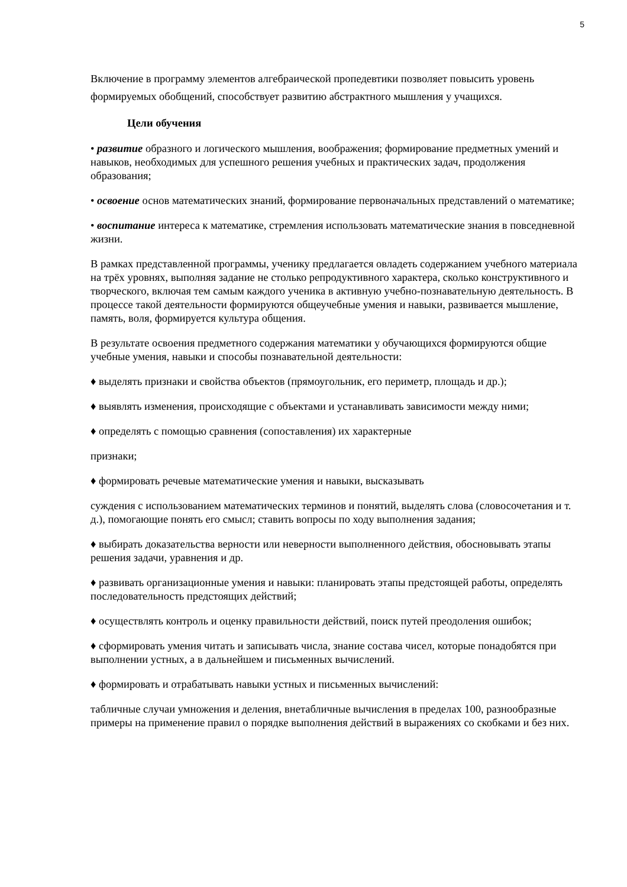5
Включение в программу элементов алгебраической пропедевтики позволяет повысить уровень формируемых обобщений, способствует развитию абстрактного мышления у учащихся.
Цели обучения
• развитие образного и логического мышления, воображения; формирование предметных умений и навыков, необходимых для успешного решения учебных и практических задач, продолжения образования;
• освоение основ математических знаний, формирование первоначальных представлений о математике;
• воспитание интереса к математике, стремления использовать математические знания в повседневной жизни.
В рамках представленной программы, ученику предлагается овладеть содержанием учебного материала на трёх уровнях, выполняя задание не столько репродуктивного характера, сколько конструктивного и творческого, включая тем самым каждого ученика в активную учебно-познавательную деятельность. В процессе такой деятельности формируются общеучебные умения и навыки, развивается мышление, память, воля, формируется культура общения.
В результате освоения предметного содержания математики у обучающихся формируются общие учебные умения, навыки и способы познавательной деятельности:
♦ выделять признаки и свойства объектов (прямоугольник, его периметр, площадь и др.);
♦ выявлять изменения, происходящие с объектами и устанавливать зависимости между ними;
♦ определять с помощью сравнения (сопоставления) их характерные
признаки;
♦ формировать речевые математические умения и навыки, высказывать
суждения с использованием математических терминов и понятий, выделять слова (словосочетания и т. д.), помогающие понять его смысл; ставить вопросы по ходу выполнения задания;
♦ выбирать доказательства верности или неверности выполненного действия, обосновывать этапы решения задачи, уравнения и др.
♦ развивать организационные умения и навыки: планировать этапы предстоящей работы, определять последовательность предстоящих действий;
♦ осуществлять контроль и оценку правильности действий, поиск путей преодоления ошибок;
♦ сформировать умения читать и записывать числа, знание состава чисел, которые понадобятся при выполнении устных, а в дальнейшем и письменных вычислений.
♦ формировать и отрабатывать навыки устных и письменных вычислений:
табличные случаи умножения и деления, внетабличные вычисления в пределах 100, разнообразные примеры на применение правил о порядке выполнения действий в выражениях со скобками и без них.